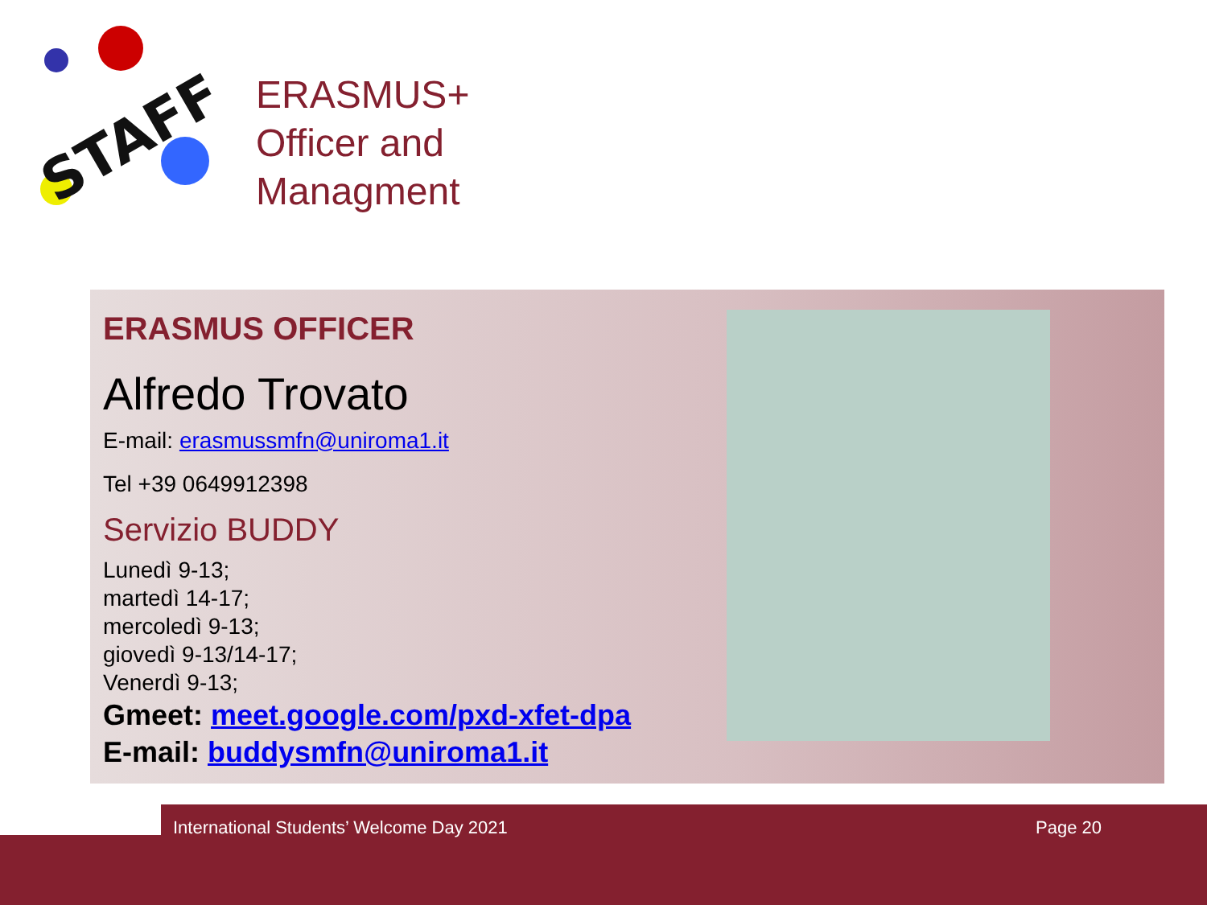STAFF
ERASMUS+
Officer and
Managment
ERASMUS OFFICER
Alfredo Trovato
E-mail: erasmussmfn@uniroma1.it
Tel +39 0649912398
Servizio BUDDY
Lunedì 9-13;
martedì 14-17;
mercoledì 9-13;
giovedì 9-13/14-17;
Venerdì 9-13;
Gmeet: meet.google.com/pxd-xfet-dpa
E-mail: buddysmfn@uniroma1.it
International Students’ Welcome Day 2021
Page 20